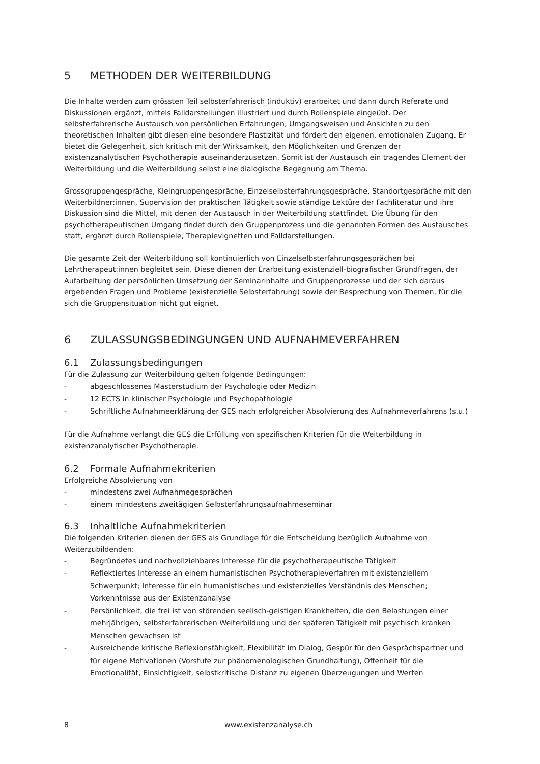5 METHODEN DER WEITERBILDUNG
Die Inhalte werden zum grössten Teil selbsterfahrerisch (induktiv) erarbeitet und dann durch Referate und Diskussionen ergänzt, mittels Falldarstellungen illustriert und durch Rollenspiele eingeübt. Der selbsterfahrerische Austausch von persönlichen Erfahrungen, Umgangsweisen und Ansichten zu den theoretischen Inhalten gibt diesen eine besondere Plastizität und fördert den eigenen, emotionalen Zugang. Er bietet die Gelegenheit, sich kritisch mit der Wirksamkeit, den Möglichkeiten und Grenzen der existenzanalytischen Psychotherapie auseinanderzusetzen. Somit ist der Austausch ein tragendes Element der Weiterbildung und die Weiterbildung selbst eine dialogische Begegnung am Thema.
Grossgruppengespräche, Kleingruppengespräche, Einzelselbsterfahrungsgespräche, Standortgespräche mit den Weiterbildner:innen, Supervision der praktischen Tätigkeit sowie ständige Lektüre der Fachliteratur und ihre Diskussion sind die Mittel, mit denen der Austausch in der Weiterbildung stattfindet. Die Übung für den psychotherapeutischen Umgang findet durch den Gruppenprozess und die genannten Formen des Austausches statt, ergänzt durch Rollenspiele, Therapievignetten und Falldarstellungen.
Die gesamte Zeit der Weiterbildung soll kontinuierlich von Einzelselbsterfahrungsgesprächen bei Lehrtherapeut:innen begleitet sein. Diese dienen der Erarbeitung existenziell-biografischer Grundfragen, der Aufarbeitung der persönlichen Umsetzung der Seminarinhalte und Gruppenprozesse und der sich daraus ergebenden Fragen und Probleme (existenzielle Selbsterfahrung) sowie der Besprechung von Themen, für die sich die Gruppensituation nicht gut eignet.
6 ZULASSUNGSBEDINGUNGEN UND AUFNAHMEVERFAHREN
6.1 Zulassungsbedingungen
Für die Zulassung zur Weiterbildung gelten folgende Bedingungen:
- abgeschlossenes Masterstudium der Psychologie oder Medizin
- 12 ECTS in klinischer Psychologie und Psychopathologie
- Schriftliche Aufnahmeerklärung der GES nach erfolgreicher Absolvierung des Aufnahmeverfahrens (s.u.)
Für die Aufnahme verlangt die GES die Erfüllung von spezifischen Kriterien für die Weiterbildung in existenzanalytischer Psychotherapie.
6.2 Formale Aufnahmekriterien
Erfolgreiche Absolvierung von
- mindestens zwei Aufnahmegesprächen
- einem mindestens zweitägigen Selbsterfahrungsaufnahmeseminar
6.3 Inhaltliche Aufnahmekriterien
Die folgenden Kriterien dienen der GES als Grundlage für die Entscheidung bezüglich Aufnahme von Weiterzubildenden:
- Begründetes und nachvollziehbares Interesse für die psychotherapeutische Tätigkeit
- Reflektiertes Interesse an einem humanistischen Psychotherapieverfahren mit existenziellem Schwerpunkt; Interesse für ein humanistisches und existenzielles Verständnis des Menschen; Vorkenntnisse aus der Existenzanalyse
- Persönlichkeit, die frei ist von störenden seelisch-geistigen Krankheiten, die den Belastungen einer mehrjährigen, selbsterfahrerischen Weiterbildung und der späteren Tätigkeit mit psychisch kranken Menschen gewachsen ist
- Ausreichende kritische Reflexionsfähigkeit, Flexibilität im Dialog, Gespür für den Gesprächspartner und für eigene Motivationen (Vorstufe zur phänomenologischen Grundhaltung), Offenheit für die Emotionalität, Einsichtigkeit, selbstkritische Distanz zu eigenen Überzeugungen und Werten
8 www.existenzanalyse.ch